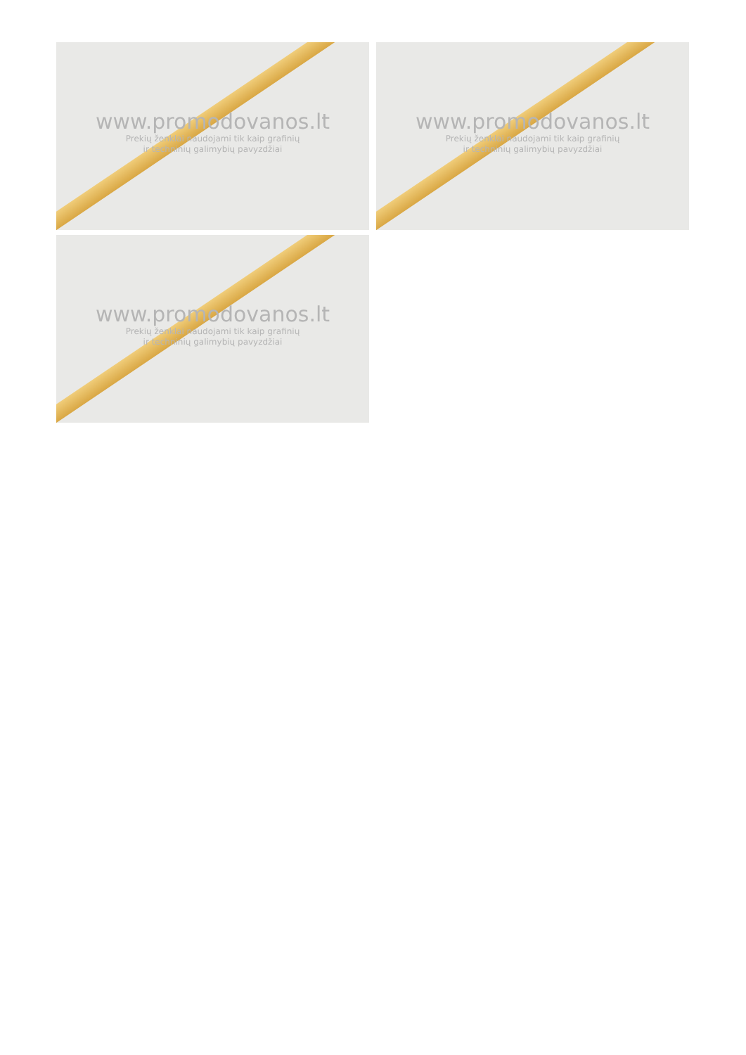www.promodovanos.lt
Prekių ženklai naudojami tik kaip grafinių
ir techninių galimybių pavyzdžiai
www.promodovanos.lt
Prekių ženklai naudojami tik kaip grafinių
ir techninių galimybių pavyzdžiai
www.promodovanos.lt
Prekių ženklai naudojami tik kaip grafinių
ir techninių galimybių pavyzdžiai